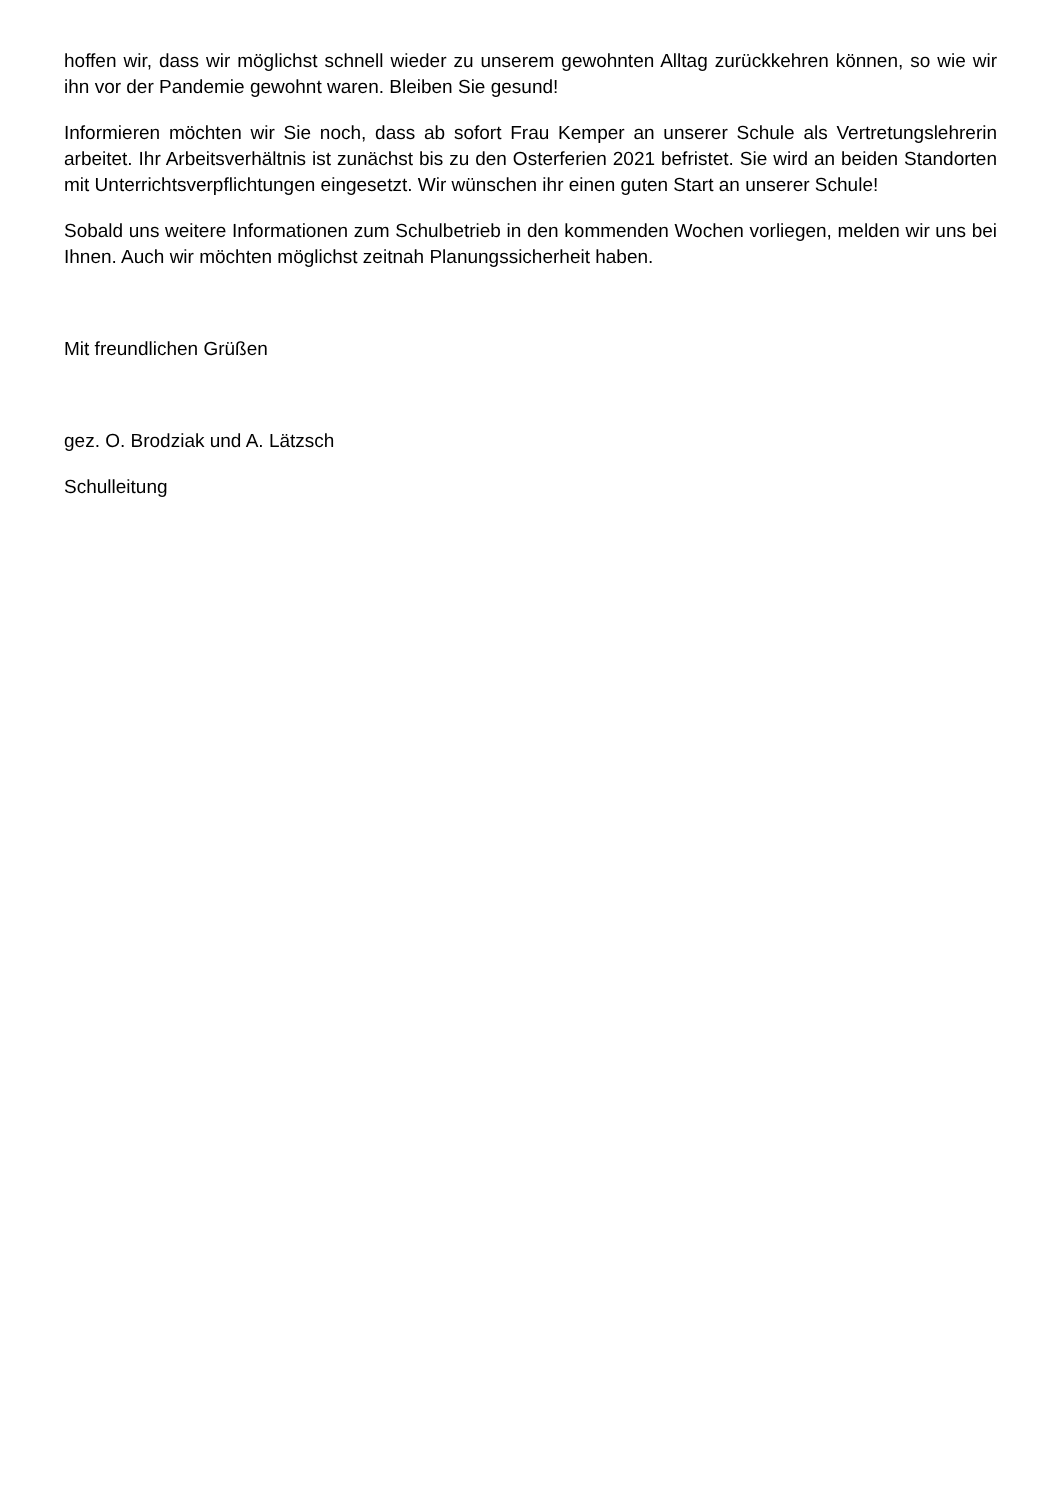hoffen wir, dass wir möglichst schnell wieder zu unserem gewohnten Alltag zurückkehren können, so wie wir ihn vor der Pandemie gewohnt waren. Bleiben Sie gesund!
Informieren möchten wir Sie noch, dass ab sofort Frau Kemper an unserer Schule als Vertretungslehrerin arbeitet. Ihr Arbeitsverhältnis ist zunächst bis zu den Osterferien 2021 befristet. Sie wird an beiden Standorten mit Unterrichtsverpflichtungen eingesetzt. Wir wünschen ihr einen guten Start an unserer Schule!
Sobald uns weitere Informationen zum Schulbetrieb in den kommenden Wochen vorliegen, melden wir uns bei Ihnen. Auch wir möchten möglichst zeitnah Planungssicherheit haben.
Mit freundlichen Grüßen
gez. O. Brodziak und A. Lätzsch
Schulleitung